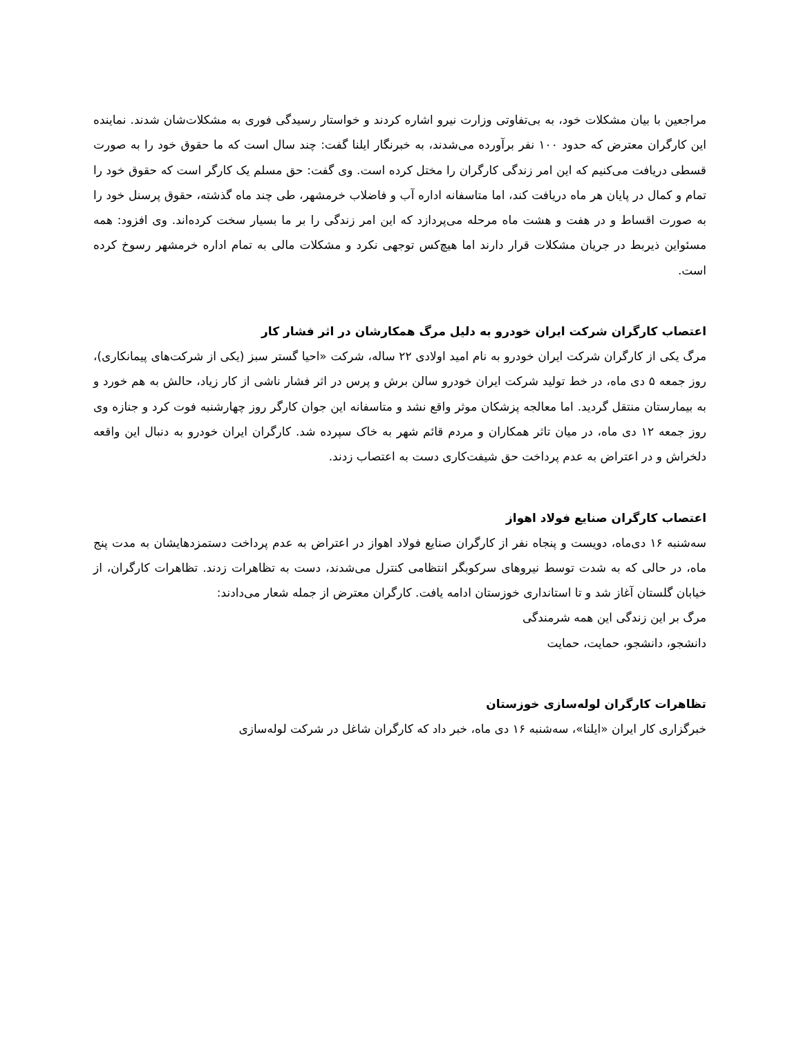مراجعین با بیان مشکلات خود، به بی‌تفاوتی وزارت نیرو اشاره کردند و خواستار رسیدگی فوری به مشکلات‌شان شدند. نماینده این کارگران معترض که حدود ۱۰۰ نفر برآورده می‌شدند، به خبرنگار ایلنا گفت: چند سال است که ما حقوق خود را به صورت قسطی دریافت می‌کنیم که این امر زندگی کارگران را مختل کرده است. وی گفت: حق مسلم یک کارگر است که حقوق خود را تمام و کمال در پایان هر ماه دریافت کند، اما متاسفانه اداره آب و فاضلاب خرمشهر، طی چند ماه گذشته، حقوق پرسنل خود را به صورت اقساط و در هفت و هشت ماه مرحله می‌پردازد که این امر زندگی را بر ما بسیار سخت کرده‌اند. وی افزود: همه مسئواین ذیربط در جریان مشکلات قرار دارند اما هیچ‌کس توجهی نکرد و مشکلات مالی به تمام اداره خرمشهر رسوخ کرده است.
اعتصاب کارگران شرکت ایران خودرو به دلیل مرگ همکارشان در اثر فشار کار
مرگ یکی از کارگران شرکت ایران خودرو به نام امید اولادی ۲۲ ساله، شرکت «احیا گستر سبز (یکی از شرکت‌های پیمانکاری)، روز جمعه ۵ دی ماه، در خط تولید شرکت ایران خودرو سالن برش و پرس در اثر فشار ناشی از کار زیاد، حالش به هم خورد و به بیمارستان منتقل گردید. اما معالجه پزشکان موثر واقع نشد و متاسفانه این جوان کارگر روز چهارشنبه فوت کرد و جنازه وی روز جمعه ۱۲ دی ماه، در میان تاثر همکاران و مردم قائم شهر به خاک سپرده شد. کارگران ایران خودرو به دنبال این واقعه دلخراش و در اعتراض به عدم پرداخت حق شیفت‌کاری دست به اعتصاب زدند.
اعتصاب کارگران صنایع فولاد اهواز
سه‌شنبه ۱۶ دی‌ماه، دویست و پنجاه نفر از کارگران صنایع فولاد اهواز در اعتراض به عدم پرداخت دستمزدهایشان به مدت پنج ماه، در حالی که به شدت توسط نیروهای سرکوبگر انتظامی کنترل می‌شدند، دست به تظاهرات زدند. تظاهرات کارگران، از خیابان گلستان آغاز شد و تا استانداری خوزستان ادامه یافت. کارگران معترض از جمله شعار می‌دادند:
مرگ بر این زندگی این همه شرمندگی
دانشجو، دانشجو، حمایت، حمایت
تظاهرات کارگران لوله‌سازی خوزستان
خبرگزاری کار ایران «ایلنا»، سه‌شنبه ۱۶ دی ماه، خبر داد که کارگران شاغل در شرکت لوله‌سازی